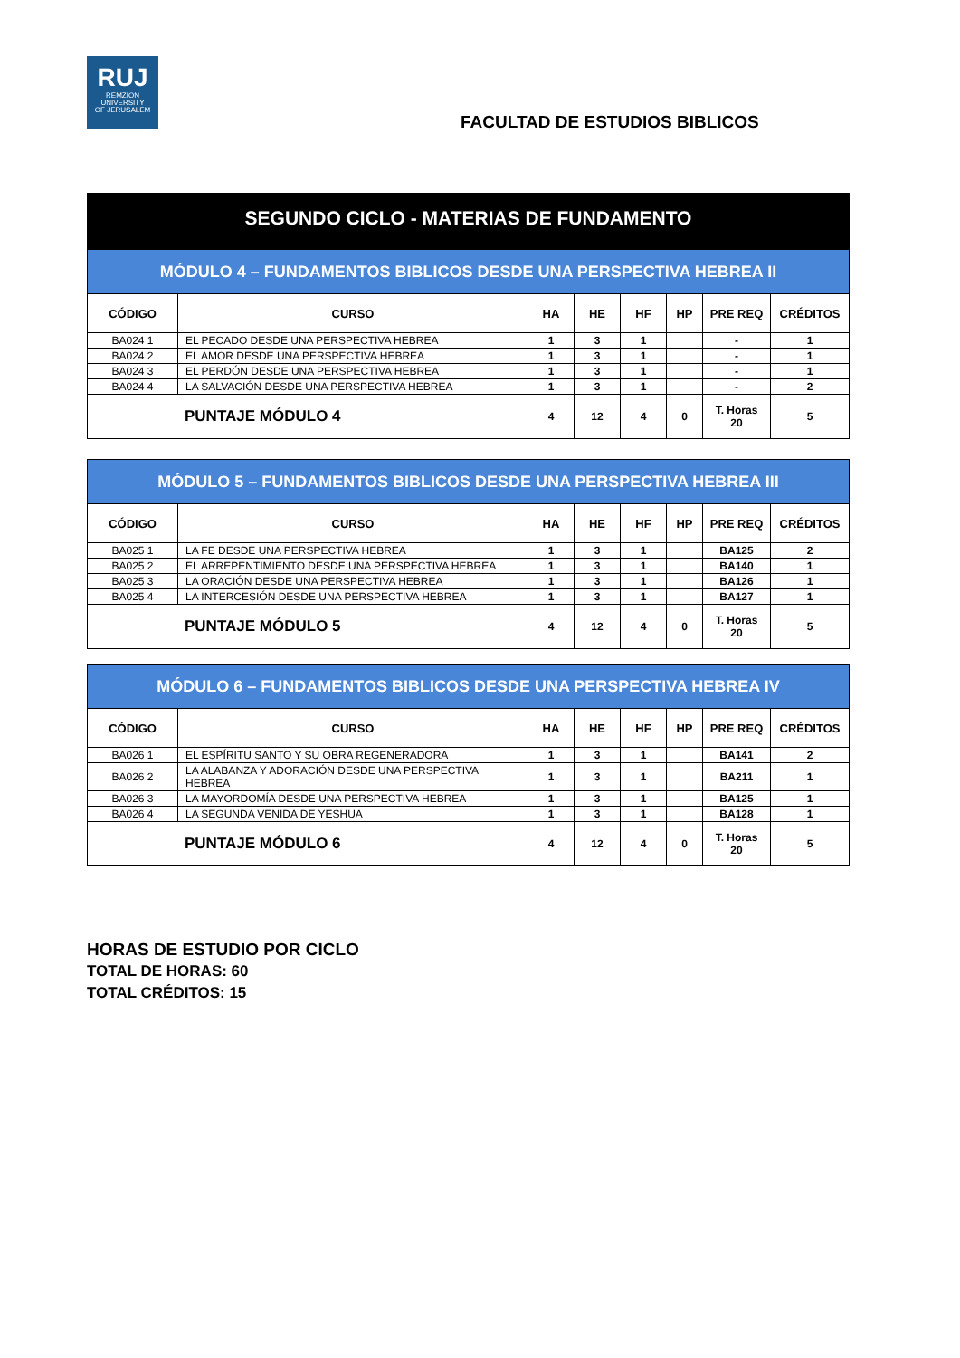RUJ
REMZION
UNIVERSITY
OF JERUSALEM
FACULTAD DE ESTUDIOS BIBLICOS
SEGUNDO CICLO - MATERIAS DE FUNDAMENTO
| MÓDULO 4 – FUNDAMENTOS BIBLICOS DESDE UNA PERSPECTIVA HEBREA II | | | | | | | |
| CÓDIGO | CURSO | HA | HE | HF | HP | PRE REQ | CRÉDITOS |
| BA024 1 | EL PECADO DESDE UNA PERSPECTIVA HEBREA | 1 | 3 | 1 | | - | 1 |
| BA024 2 | EL AMOR DESDE UNA PERSPECTIVA HEBREA | 1 | 3 | 1 | | - | 1 |
| BA024 3 | EL PERDÓN DESDE UNA PERSPECTIVA HEBREA | 1 | 3 | 1 | | - | 1 |
| BA024 4 | LA SALVACIÓN DESDE UNA PERSPECTIVA HEBREA | 1 | 3 | 1 | | - | 2 |
| PUNTAJE MÓDULO 4 | | 4 | 12 | 4 | 0 | T. Horas 20 | 5 |
| MÓDULO 5 – FUNDAMENTOS BIBLICOS DESDE UNA PERSPECTIVA HEBREA III | | | | | | | |
| CÓDIGO | CURSO | HA | HE | HF | HP | PRE REQ | CRÉDITOS |
| BA025 1 | LA FE DESDE UNA PERSPECTIVA HEBREA | 1 | 3 | 1 | | BA125 | 2 |
| BA025 2 | EL ARREPENTIMIENTO DESDE UNA PERSPECTIVA HEBREA | 1 | 3 | 1 | | BA140 | 1 |
| BA025 3 | LA ORACIÓN DESDE UNA PERSPECTIVA HEBREA | 1 | 3 | 1 | | BA126 | 1 |
| BA025 4 | LA INTERCESIÓN DESDE UNA PERSPECTIVA HEBREA | 1 | 3 | 1 | | BA127 | 1 |
| PUNTAJE MÓDULO 5 | | 4 | 12 | 4 | 0 | T. Horas 20 | 5 |
| MÓDULO 6 – FUNDAMENTOS BIBLICOS DESDE UNA PERSPECTIVA HEBREA IV | | | | | | | |
| CÓDIGO | CURSO | HA | HE | HF | HP | PRE REQ | CRÉDITOS |
| BA026 1 | EL ESPÍRITU SANTO Y SU OBRA REGENERADORA | 1 | 3 | 1 | | BA141 | 2 |
| BA026 2 | LA ALABANZA Y ADORACIÓN DESDE UNA PERSPECTIVA HEBREA | 1 | 3 | 1 | | BA211 | 1 |
| BA026 3 | LA MAYORDOMÍA DESDE UNA PERSPECTIVA HEBREA | 1 | 3 | 1 | | BA125 | 1 |
| BA026 4 | LA SEGUNDA VENIDA DE YESHUA | 1 | 3 | 1 | | BA128 | 1 |
| PUNTAJE MÓDULO 6 | | 4 | 12 | 4 | 0 | T. Horas 20 | 5 |
HORAS DE ESTUDIO POR CICLO
TOTAL DE HORAS: 60
TOTAL CRÉDITOS: 15